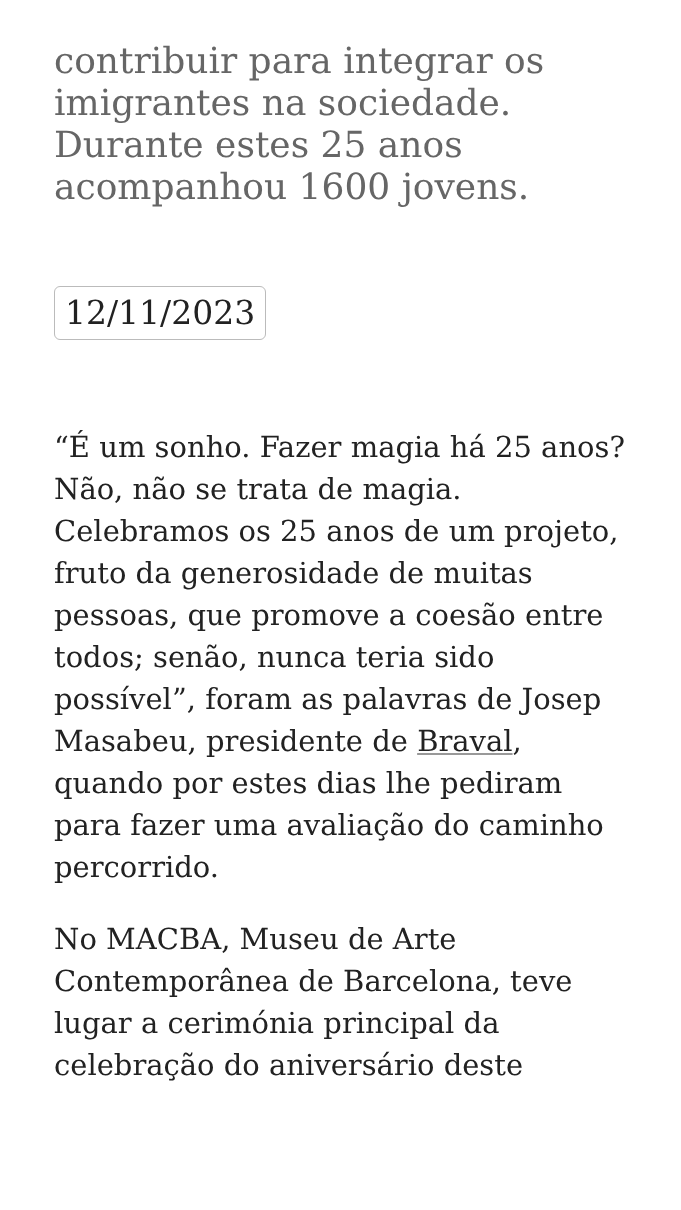contribuir para integrar os imigrantes na sociedade. Durante estes 25 anos acompanhou 1600 jovens.
12/11/2023
“É um sonho. Fazer magia há 25 anos? Não, não se trata de magia. Celebramos os 25 anos de um projeto, fruto da generosidade de muitas pessoas, que promove a coesão entre todos; senão, nunca teria sido possível”, foram as palavras de Josep Masabeu, presidente de Braval, quando por estes dias lhe pediram para fazer uma avaliação do caminho percorrido.
No MACBA, Museu de Arte Contemporânea de Barcelona, teve lugar a cerimónia principal da celebração do aniversário deste